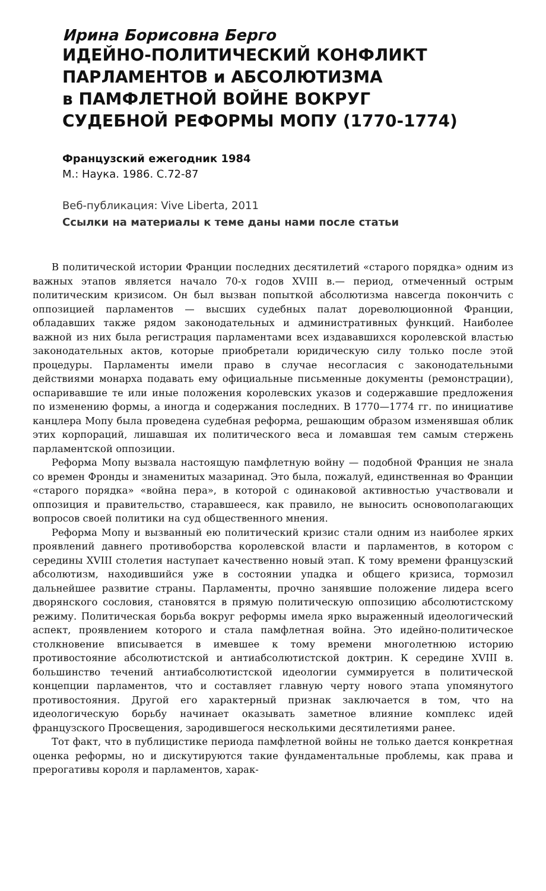Ирина Борисовна Берго
ИДЕЙНО-ПОЛИТИЧЕСКИЙ КОНФЛИКТ
ПАРЛАМЕНТОВ и АБСОЛЮТИЗМА
в ПАМФЛЕТНОЙ ВОЙНЕ ВОКРУГ
СУДЕБНОЙ РЕФОРМЫ МОПУ (1770-1774)
Французский ежегодник 1984
М.: Наука. 1986. С.72-87
Веб-публикация: Vive Liberta, 2011
Ссылки на материалы к теме даны нами после статьи
В политической истории Франции последних десятилетий «старого порядка» одним из важных этапов является начало 70-х годов XVIII в.— период, отмеченный острым политическим кризисом. Он был вызван попыткой абсолютизма навсегда покончить с оппозицией парламентов — высших судебных палат дореволюционной Франции, обладавших также рядом законодательных и административных функций. Наиболее важной из них была регистрация парламентами всех издававшихся королевской властью законодательных актов, которые приобретали юридическую силу только после этой процедуры. Парламенты имели право в случае несогласия с законодательными действиями монарха подавать ему официальные письменные документы (ремонстрации), оспаривавшие те или иные положения королевских указов и содержавшие предложения по изменению формы, а иногда и содержания последних. В 1770—1774 гг. по инициативе канцлера Мопу была проведена судебная реформа, решающим образом изменявшая облик этих корпораций, лишавшая их политического веса и ломавшая тем самым стержень парламентской оппозиции.
Реформа Мопу вызвала настоящую памфлетную войну — подобной Франция не знала со времен Фронды и знаменитых мазаринад. Это была, пожалуй, единственная во Франции «старого порядка» «война пера», в которой с одинаковой активностью участвовали и оппозиция и правительство, старавшееся, как правило, не выносить основополагающих вопросов своей политики на суд общественного мнения.
Реформа Мопу и вызванный ею политический кризис стали одним из наиболее ярких проявлений давнего противоборства королевской власти и парламентов, в котором с середины XVIII столетия наступает качественно новый этап. К тому времени французский абсолютизм, находившийся уже в состоянии упадка и общего кризиса, тормозил дальнейшее развитие страны. Парламенты, прочно занявшие положение лидера всего дворянского сословия, становятся в прямую политическую оппозицию абсолютистскому режиму. Политическая борьба вокруг реформы имела ярко выраженный идеологический аспект, проявлением которого и стала памфлетная война. Это идейно-политическое столкновение вписывается в имевшее к тому времени многолетнюю историю противостояние абсолютистской и антиабсолютистской доктрин. К середине XVIII в. большинство течений антиабсолютистской идеологии суммируется в политической концепции парламентов, что и составляет главную черту нового этапа упомянутого противостояния. Другой его характерный признак заключается в том, что на идеологическую борьбу начинает оказывать заметное влияние комплекс идей французского Просвещения, зародившегося несколькими десятилетиями ранее.
Тот факт, что в публицистике периода памфлетной войны не только дается конкретная оценка реформы, но и дискутируются такие фундаментальные проблемы, как права и прерогативы короля и парламентов, харак-